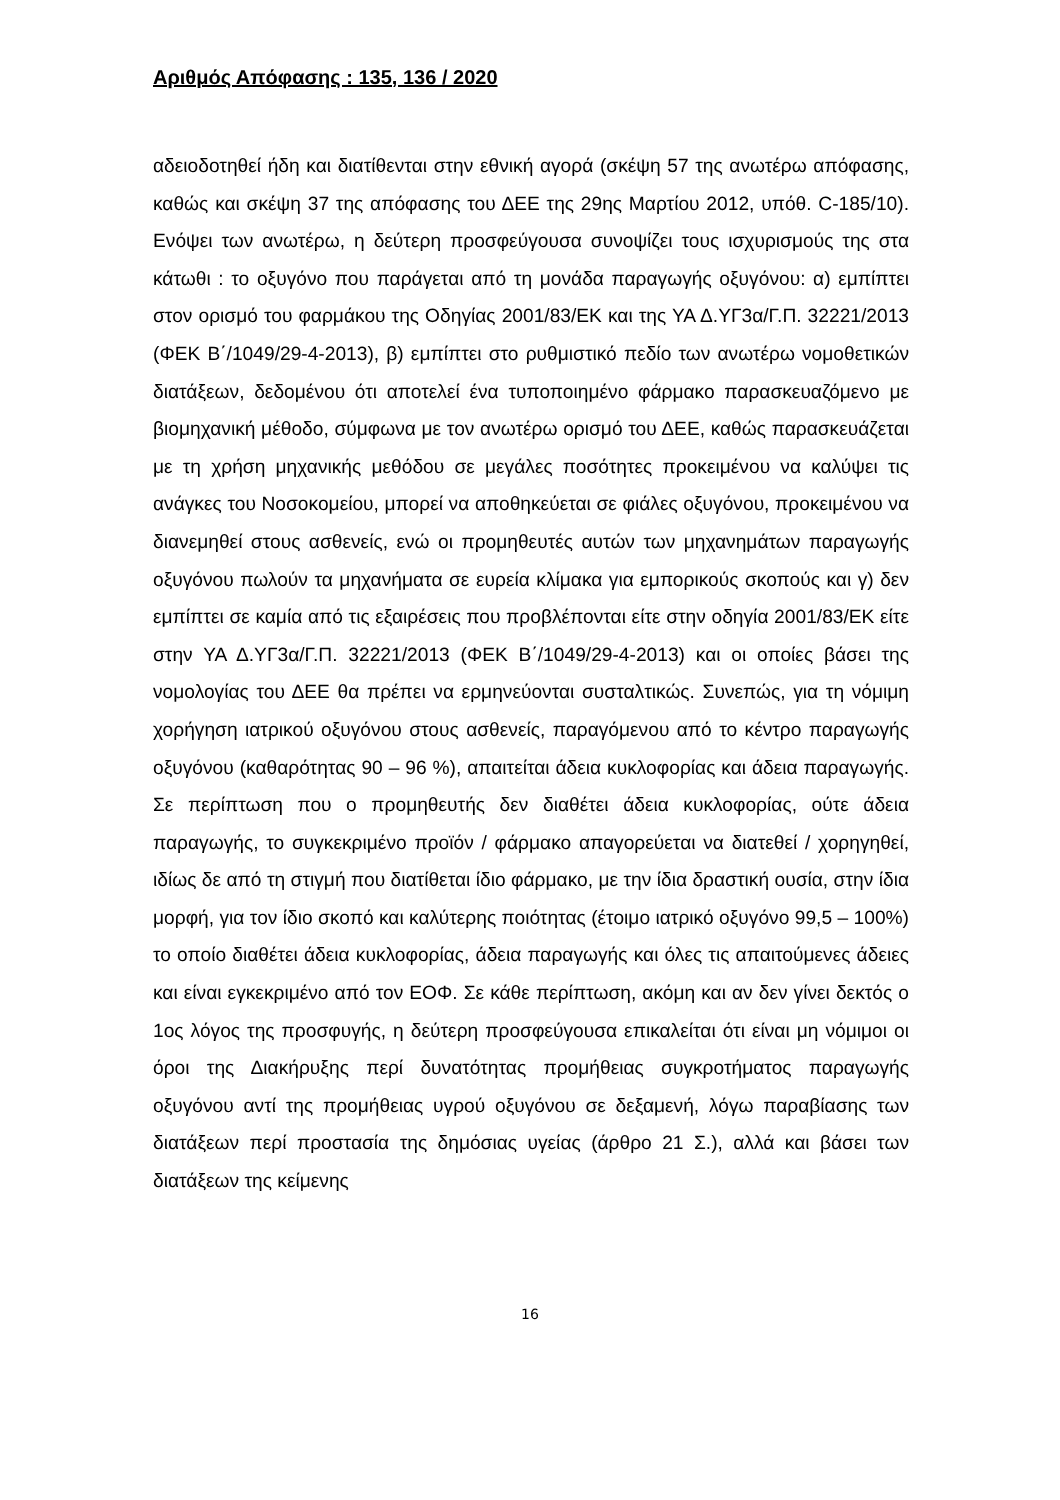Αριθμός Απόφασης : 135, 136 / 2020
αδειοδοτηθεί ήδη και διατίθενται στην εθνική αγορά (σκέψη 57 της ανωτέρω απόφασης, καθώς και σκέψη 37 της απόφασης του ΔΕΕ της 29ης Μαρτίου 2012, υπόθ. C-185/10). Ενόψει των ανωτέρω, η δεύτερη προσφεύγουσα συνοψίζει τους ισχυρισμούς της στα κάτωθι : το οξυγόνο που παράγεται από τη μονάδα παραγωγής οξυγόνου: α) εμπίπτει στον ορισμό του φαρμάκου της Οδηγίας 2001/83/ΕΚ και της ΥΑ Δ.ΥΓ3α/Γ.Π. 32221/2013 (ΦΕΚ Β΄/1049/29-4-2013), β) εμπίπτει στο ρυθμιστικό πεδίο των ανωτέρω νομοθετικών διατάξεων, δεδομένου ότι αποτελεί ένα τυποποιημένο φάρμακο παρασκευαζόμενο με βιομηχανική μέθοδο, σύμφωνα με τον ανωτέρω ορισμό του ΔΕΕ, καθώς παρασκευάζεται με τη χρήση μηχανικής μεθόδου σε μεγάλες ποσότητες προκειμένου να καλύψει τις ανάγκες του Νοσοκομείου, μπορεί να αποθηκεύεται σε φιάλες οξυγόνου, προκειμένου να διανεμηθεί στους ασθενείς, ενώ οι προμηθευτές αυτών των μηχανημάτων παραγωγής οξυγόνου πωλούν τα μηχανήματα σε ευρεία κλίμακα για εμπορικούς σκοπούς και γ) δεν εμπίπτει σε καμία από τις εξαιρέσεις που προβλέπονται είτε στην οδηγία 2001/83/ΕΚ είτε στην ΥΑ Δ.ΥΓ3α/Γ.Π. 32221/2013 (ΦΕΚ Β΄/1049/29-4-2013) και οι οποίες βάσει της νομολογίας του ΔΕΕ θα πρέπει να ερμηνεύονται συσταλτικώς. Συνεπώς, για τη νόμιμη χορήγηση ιατρικού οξυγόνου στους ασθενείς, παραγόμενου από το κέντρο παραγωγής οξυγόνου (καθαρότητας 90 – 96 %), απαιτείται άδεια κυκλοφορίας και άδεια παραγωγής. Σε περίπτωση που ο προμηθευτής δεν διαθέτει άδεια κυκλοφορίας, ούτε άδεια παραγωγής, το συγκεκριμένο προϊόν / φάρμακο απαγορεύεται να διατεθεί / χορηγηθεί, ιδίως δε από τη στιγμή που διατίθεται ίδιο φάρμακο, με την ίδια δραστική ουσία, στην ίδια μορφή, για τον ίδιο σκοπό και καλύτερης ποιότητας (έτοιμο ιατρικό οξυγόνο 99,5 – 100%) το οποίο διαθέτει άδεια κυκλοφορίας, άδεια παραγωγής και όλες τις απαιτούμενες άδειες και είναι εγκεκριμένο από τον ΕΟΦ. Σε κάθε περίπτωση, ακόμη και αν δεν γίνει δεκτός ο 1ος λόγος της προσφυγής, η δεύτερη προσφεύγουσα επικαλείται ότι είναι μη νόμιμοι οι όροι της Διακήρυξης περί δυνατότητας προμήθειας συγκροτήματος παραγωγής οξυγόνου αντί της προμήθειας υγρού οξυγόνου σε δεξαμενή, λόγω παραβίασης των διατάξεων περί προστασία της δημόσιας υγείας (άρθρο 21 Σ.), αλλά και βάσει των διατάξεων της κείμενης
16